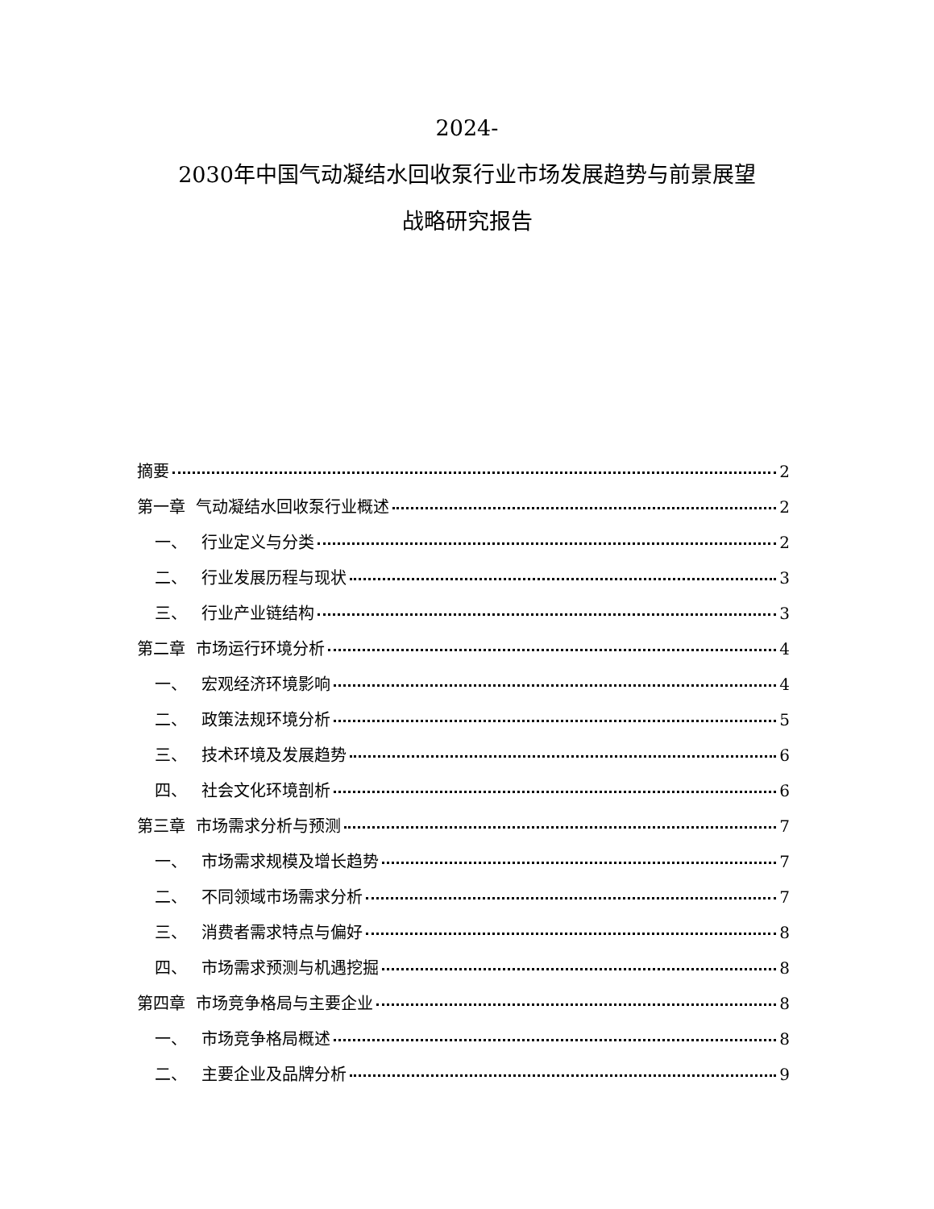2024-
2030年中国气动凝结水回收泵行业市场发展趋势与前景展望
战略研究报告
摘要 2
第一章 气动凝结水回收泵行业概述 2
一、 行业定义与分类 2
二、 行业发展历程与现状 3
三、 行业产业链结构 3
第二章 市场运行环境分析 4
一、 宏观经济环境影响 4
二、 政策法规环境分析 5
三、 技术环境及发展趋势 6
四、 社会文化环境剖析 6
第三章 市场需求分析与预测 7
一、 市场需求规模及增长趋势 7
二、 不同领域市场需求分析 7
三、 消费者需求特点与偏好 8
四、 市场需求预测与机遇挖掘 8
第四章 市场竞争格局与主要企业 8
一、 市场竞争格局概述 8
二、 主要企业及品牌分析 9